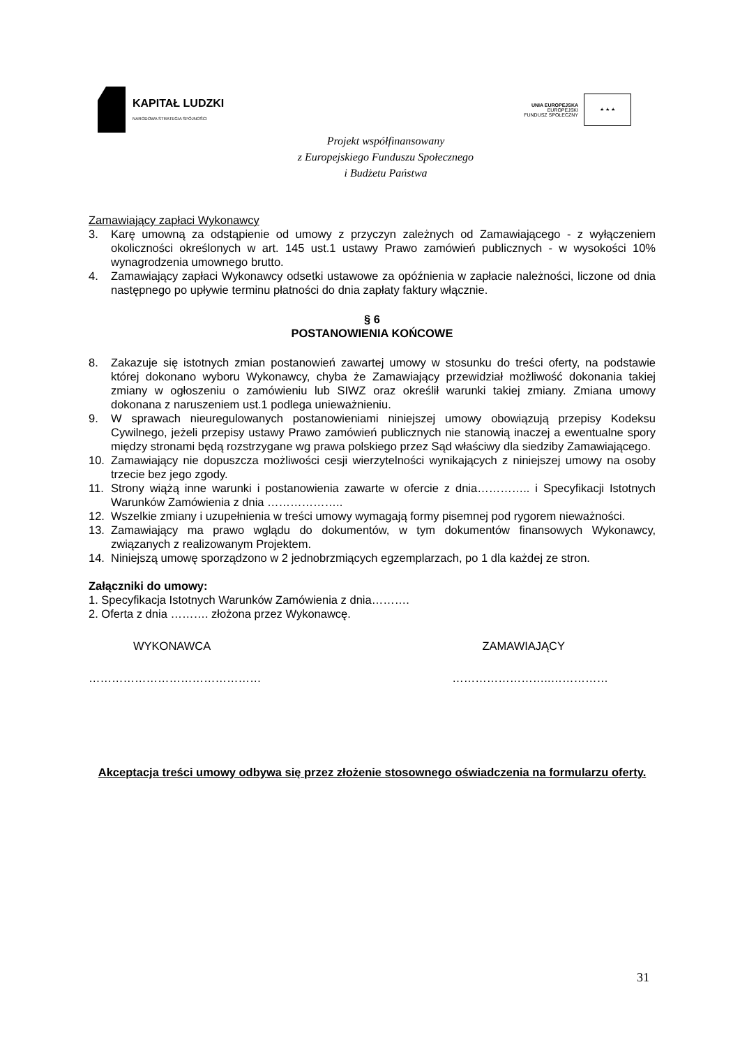KAPITAŁ LUDZKI
NARODOWA STRATEGIA SPÓJNOŚCI
UNIA EUROPEJSKA
EUROPEJSKI
FUNDUSZ SPOŁECZNY
★ ★ ★
Projekt współfinansowany
z Europejskiego Funduszu Społecznego
i Budżetu Państwa
Zamawiający zapłaci Wykonawcy
3. Karę umowną za odstąpienie od umowy z przyczyn zależnych od Zamawiającego - z wyłączeniem okoliczności określonych w art. 145 ust.1 ustawy Prawo zamówień publicznych - w wysokości 10% wynagrodzenia umownego brutto.
4. Zamawiający zapłaci Wykonawcy odsetki ustawowe za opóźnienia w zapłacie należności, liczone od dnia następnego po upływie terminu płatności do dnia zapłaty faktury włącznie.
§ 6
POSTANOWIENIA KOŃCOWE
8. Zakazuje się istotnych zmian postanowień zawartej umowy w stosunku do treści oferty, na podstawie której dokonano wyboru Wykonawcy, chyba że Zamawiający przewidział możliwość dokonania takiej zmiany w ogłoszeniu o zamówieniu lub SIWZ oraz określił warunki takiej zmiany. Zmiana umowy dokonana z naruszeniem ust.1 podlega unieważnieniu.
9. W sprawach nieuregulowanych postanowieniami niniejszej umowy obowiązują przepisy Kodeksu Cywilnego, jeżeli przepisy ustawy Prawo zamówień publicznych nie stanowią inaczej a ewentualne spory między stronami będą rozstrzygane wg prawa polskiego przez Sąd właściwy dla siedziby Zamawiającego.
10. Zamawiający nie dopuszcza możliwości cesji wierzytelności wynikających z niniejszej umowy na osoby trzecie bez jego zgody.
11. Strony wiążą inne warunki i postanowienia zawarte w ofercie z dnia………….. i Specyfikacji Istotnych Warunków Zamówienia z dnia ………………..
12. Wszelkie zmiany i uzupełnienia w treści umowy wymagają formy pisemnej pod rygorem nieważności.
13. Zamawiający ma prawo wglądu do dokumentów, w tym dokumentów finansowych Wykonawcy, związanych z realizowanym Projektem.
14. Niniejszą umowę sporządzono w 2 jednobrzmiących egzemplarzach, po 1 dla każdej ze stron.
Załączniki do umowy:
1. Specyfikacja Istotnych Warunków Zamówienia z dnia……….
2. Oferta z dnia ………. złożona przez Wykonawcę.
WYKONAWCA ZAMAWIAJĄCY
……………………………………… ……………………..……………
Akceptacja treści umowy odbywa się przez złożenie stosownego oświadczenia na formularzu oferty.
31